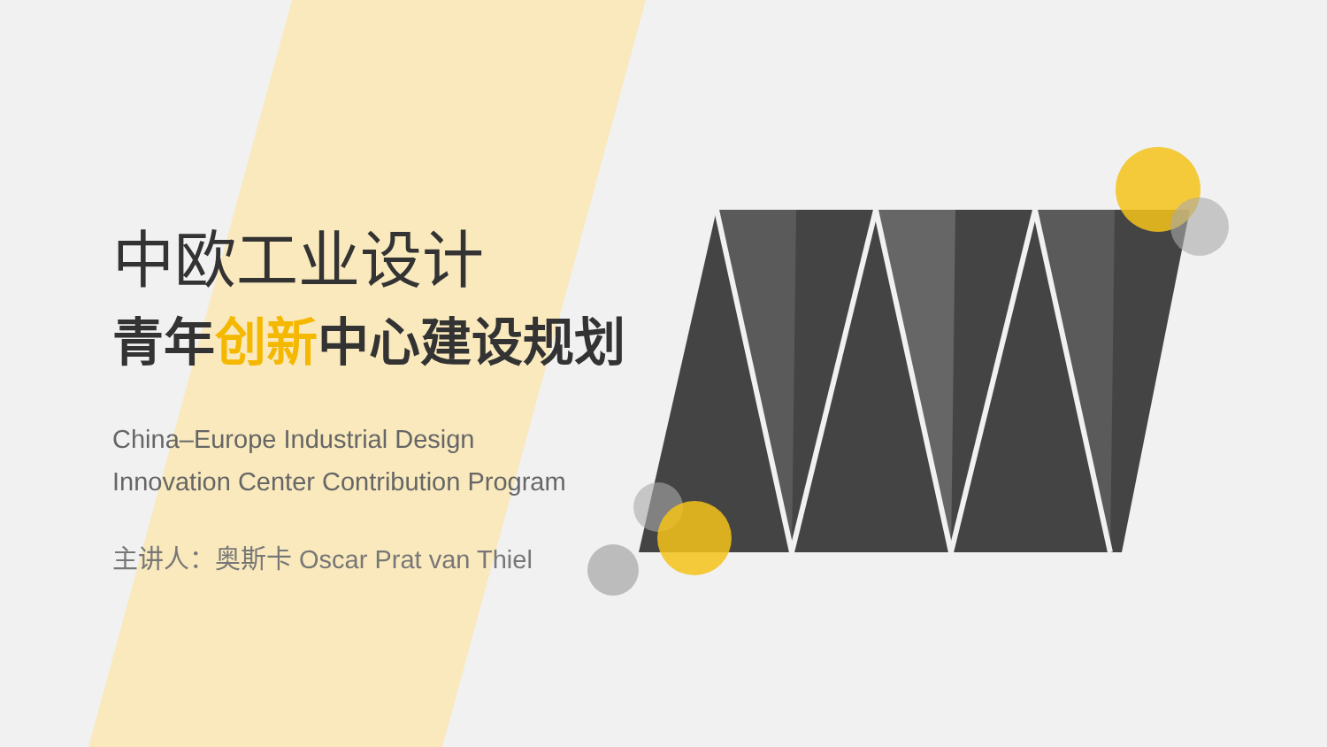中欧工业设计
青年创新中心建设规划
China–Europe Industrial Design
Innovation Center Contribution Program
主讲人：奥斯卡 Oscar Prat van Thiel